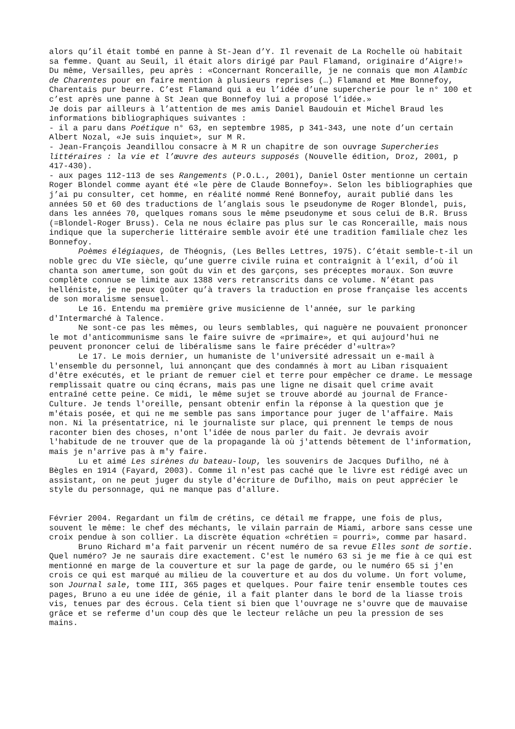alors qu’il était tombé en panne à St-Jean d’Y. Il revenait de La Rochelle où habitait sa femme. Quant au Seuil, il était alors dirigé par Paul Flamand, originaire d’Aigre!»
Du même, Versailles, peu après : «Concernant Ronceraille, je ne connais que mon Alambic de Charentes pour en faire mention à plusieurs reprises (…) Flamand et Mme Bonnefoy, Charentais pur beurre. C’est Flamand qui a eu l’idée d’une supercherie pour le n° 100 et c’est après une panne à St Jean que Bonnefoy lui a proposé l’idée.»
Je dois par ailleurs à l’attention de mes amis Daniel Baudouin et Michel Braud les informations bibliographiques suivantes :
- il a paru dans Poétique n° 63, en septembre 1985, p 341-343, une note d’un certain Albert Nozal, «Je suis inquiet», sur M R.
- Jean-François Jeandillou consacre à M R un chapitre de son ouvrage Supercheries littéraires : la vie et l’œuvre des auteurs supposés (Nouvelle édition, Droz, 2001, p 417-430).
- aux pages 112-113 de ses Rangements (P.O.L., 2001), Daniel Oster mentionne un certain Roger Blondel comme ayant été «le père de Claude Bonnefoy». Selon les bibliographies que j’ai pu consulter, cet homme, en réalité nommé René Bonnefoy, aurait publié dans les années 50 et 60 des traductions de l’anglais sous le pseudonyme de Roger Blondel, puis, dans les années 70, quelques romans sous le même pseudonyme et sous celui de B.R. Bruss (=Blondel-Roger Bruss). Cela ne nous éclaire pas plus sur le cas Ronceraille, mais nous indique que la supercherie littéraire semble avoir été une tradition familiale chez les Bonnefoy.
Poèmes élégiaques, de Théognis, (Les Belles Lettres, 1975). C’était semble-t-il un noble grec du VIe siècle, qu’une guerre civile ruina et contraignit à l’exil, d’où il chanta son amertume, son goût du vin et des garçons, ses préceptes moraux. Son œuvre complète connue se limite aux 1388 vers retranscrits dans ce volume. N’étant pas helléniste, je ne peux goûter qu’à travers la traduction en prose française les accents de son moralisme sensuel.
Le 16. Entendu ma première grive musicienne de l'année, sur le parking d'Intermarché à Talence.
Ne sont-ce pas les mêmes, ou leurs semblables, qui naguère ne pouvaient prononcer le mot d'anticommunisme sans le faire suivre de «primaire», et qui aujourd'hui ne peuvent prononcer celui de libéralisme sans le faire précéder d'«ultra»?
Le 17. Le mois dernier, un humaniste de l'université adressait un e-mail à l'ensemble du personnel, lui annonçant que des condamnés à mort au Liban risquaient d'être exécutés, et le priant de remuer ciel et terre pour empêcher ce drame. Le message remplissait quatre ou cinq écrans, mais pas une ligne ne disait quel crime avait entraîné cette peine. Ce midi, le même sujet se trouve abordé au journal de France-Culture. Je tends l'oreille, pensant obtenir enfin la réponse à la question que je m'étais posée, et qui ne me semble pas sans importance pour juger de l'affaire. Mais non. Ni la présentatrice, ni le journaliste sur place, qui prennent le temps de nous raconter bien des choses, n'ont l'idée de nous parler du fait. Je devrais avoir l'habitude de ne trouver que de la propagande là où j'attends bêtement de l'information, mais je n'arrive pas à m'y faire.
Lu et aimé Les sirènes du bateau-loup, les souvenirs de Jacques Dufilho, né à Bègles en 1914 (Fayard, 2003). Comme il n'est pas caché que le livre est rédigé avec un assistant, on ne peut juger du style d'écriture de Dufilho, mais on peut apprécier le style du personnage, qui ne manque pas d'allure.
Février 2004. Regardant un film de crétins, ce détail me frappe, une fois de plus, souvent le même: le chef des méchants, le vilain parrain de Miami, arbore sans cesse une croix pendue à son collier. La discrète équation «chrétien = pourri», comme par hasard.
Bruno Richard m'a fait parvenir un récent numéro de sa revue Elles sont de sortie. Quel numéro? Je ne saurais dire exactement. C'est le numéro 63 si je me fie à ce qui est mentionné en marge de la couverture et sur la page de garde, ou le numéro 65 si j'en crois ce qui est marqué au milieu de la couverture et au dos du volume. Un fort volume, son Journal sale, tome III, 365 pages et quelques. Pour faire tenir ensemble toutes ces pages, Bruno a eu une idée de génie, il a fait planter dans le bord de la liasse trois vis, tenues par des écrous. Cela tient si bien que l'ouvrage ne s'ouvre que de mauvaise grâce et se referme d'un coup dès que le lecteur relâche un peu la pression de ses mains.